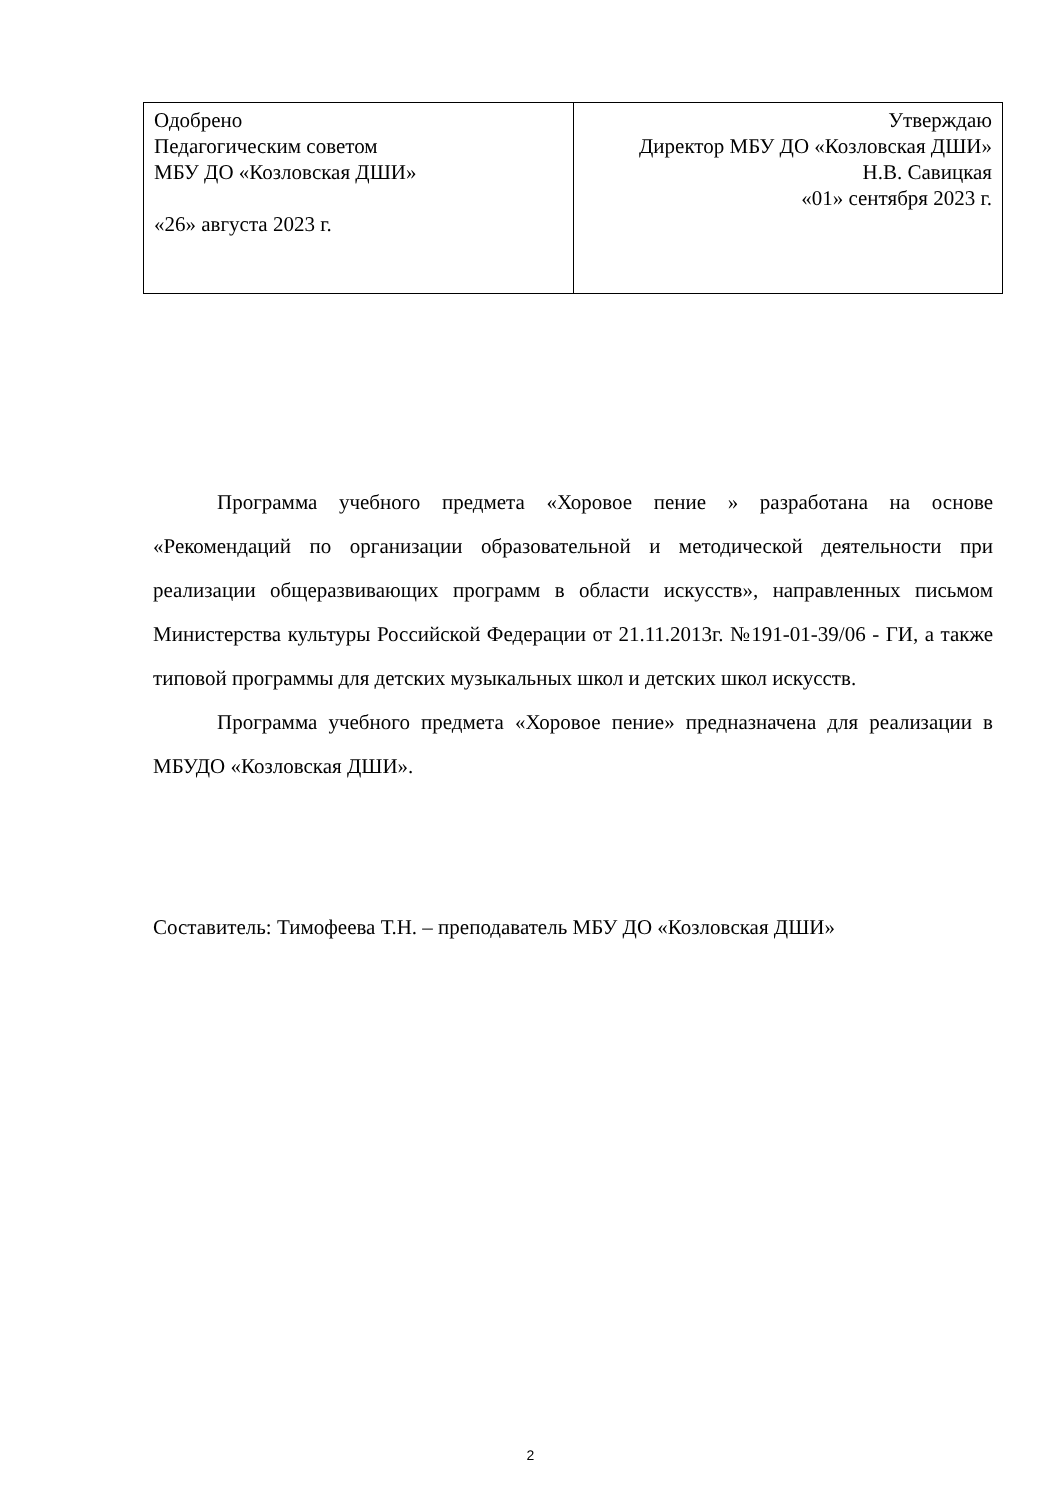| Одобрено Педагогическим советом МБУ ДО «Козловская ДШИ» «26» августа 2023 г. | Утверждаю Директор МБУ ДО «Козловская ДШИ» Н.В. Савицкая «01» сентября 2023 г. |
Программа учебного предмета «Хоровое пение » разработана на основе «Рекомендаций по организации образовательной и методической деятельности при реализации общеразвивающих программ в области искусств», направленных письмом Министерства культуры Российской Федерации от 21.11.2013г. №191-01-39/06 - ГИ, а также типовой программы для детских музыкальных школ и детских школ искусств.
Программа учебного предмета «Хоровое пение» предназначена для реализации в МБУДО «Козловская ДШИ».
Составитель: Тимофеева Т.Н. – преподаватель МБУ ДО «Козловская ДШИ»
2